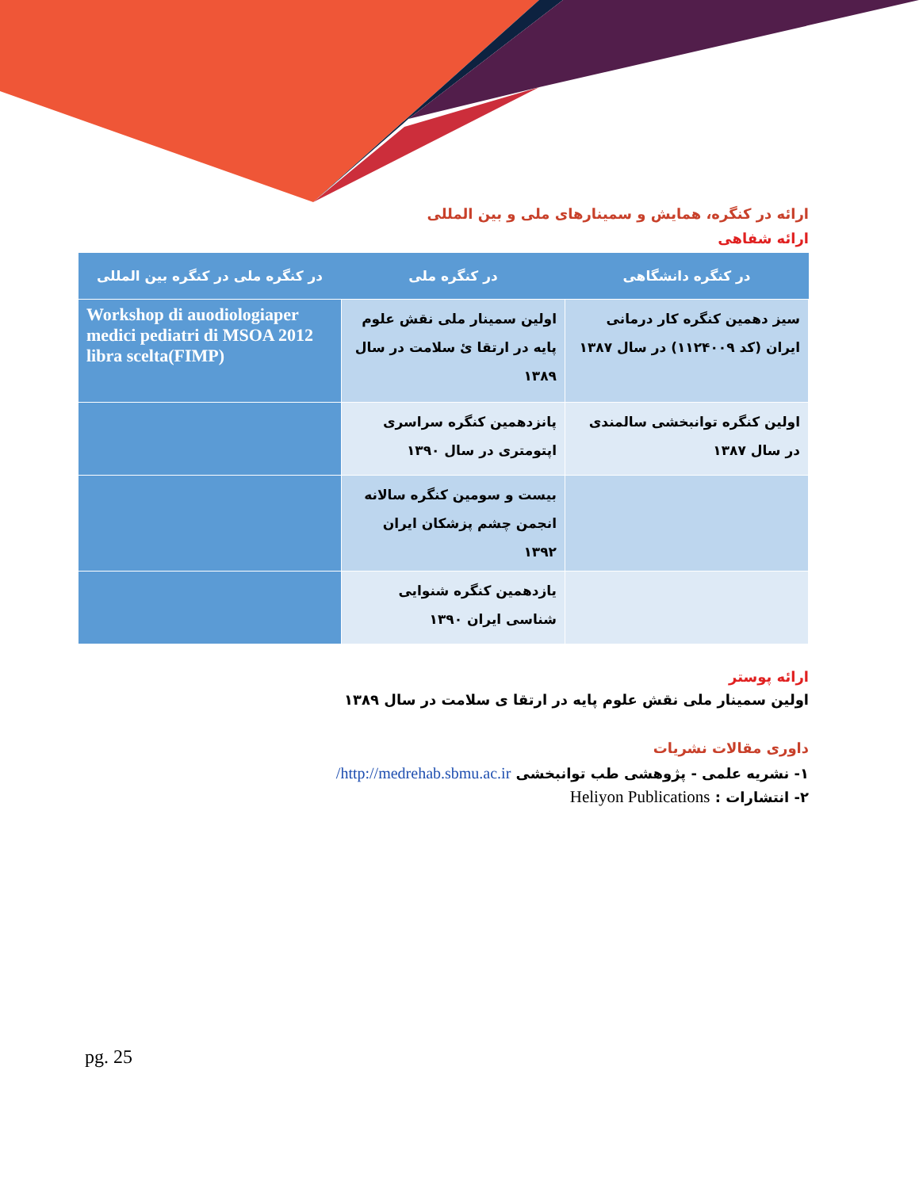ارائه در کنگره، همایش و سمینارهای ملی و بین المللی
ارائه شفاهی
| در کنگره دانشگاهی | در کنگره ملی | در کنگره ملی در کنگره بین المللی |
| --- | --- | --- |
| سیز دهمین کنگره کار درمانی ایران (کد ۱۱۲۴۰۰۹) در سال ۱۳۸۷ | اولین سمینار ملی نقش علوم پایه در ارتقا ئ سلامت در سال ۱۳۸۹ | Workshop di auodiologiaper medici pediatri di MSOA 2012 libra scelta(FIMP) |
| اولین کنگره توانبخشی سالمندی در سال ۱۳۸۷ | پانزدهمین کنگره سراسری اپتومتری در سال ۱۳۹۰ | |
| | بیست و سومین کنگره سالانه انجمن چشم پزشکان ایران ۱۳۹۲ | |
| | یازدهمین کنگره شنوایی شناسی ایران ۱۳۹۰ | |
ارائه پوستر
اولین سمینار ملی نقش علوم پایه در ارتقا ی سلامت در سال ۱۳۸۹
داوری مقالات نشریات
۱- نشریه علمی - پژوهشی طب توانبخشی http://medrehab.sbmu.ac.ir/
۲- انتشارات : Heliyon Publications
pg. 25